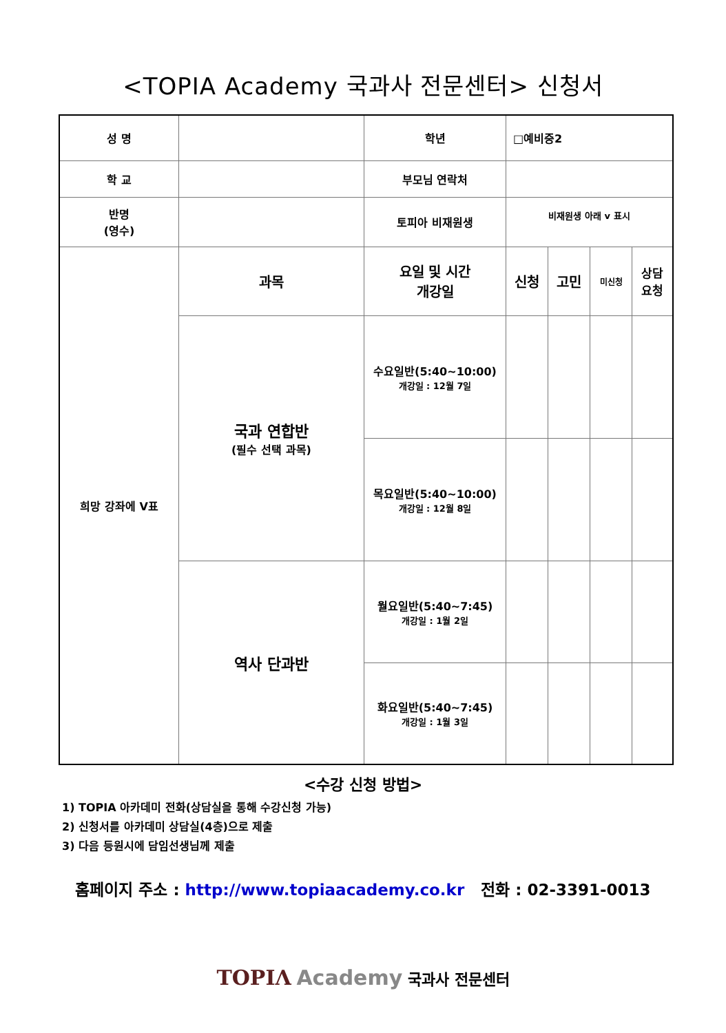<TOPIA Academy 국과사 전문센터> 신청서
| 성 명 | | 학년 | □예비중2 | | | |
| 학 교 | | 부모님 연락처 | | | | |
| 반명 (영수) | | 토피아 비재원생 | 비재원생 아래 v 표시 | | | |
| 희망 강좌에 V표 | 과목 | 요일 및 시간 개강일 | 신청 | 고민 | 미신청 | 상담 요청 |
| | 국과 연합반 (필수 선택 과목) | 수요일반(5:40~10:00) 개강일 : 12월 7일 | | | | |
| | | 목요일반(5:40~10:00) 개강일 : 12월 8일 | | | | |
| | 역사 단과반 | 월요일반(5:40~7:45) 개강일 : 1월 2일 | | | | |
| | | 화요일반(5:40~7:45) 개강일 : 1월 3일 | | | | |
<수강 신청 방법>
1) TOPIA 아카데미 전화(상담실을 통해 수강신청 가능)
2) 신청서를 아카데미 상담실(4층)으로 제출
3) 다음 등원시에 담임선생님께 제출
홈페이지 주소 : http://www.topiaacademy.co.kr 전화 : 02-3391-0013
TOPIΛ Academy 국과사 전문센터